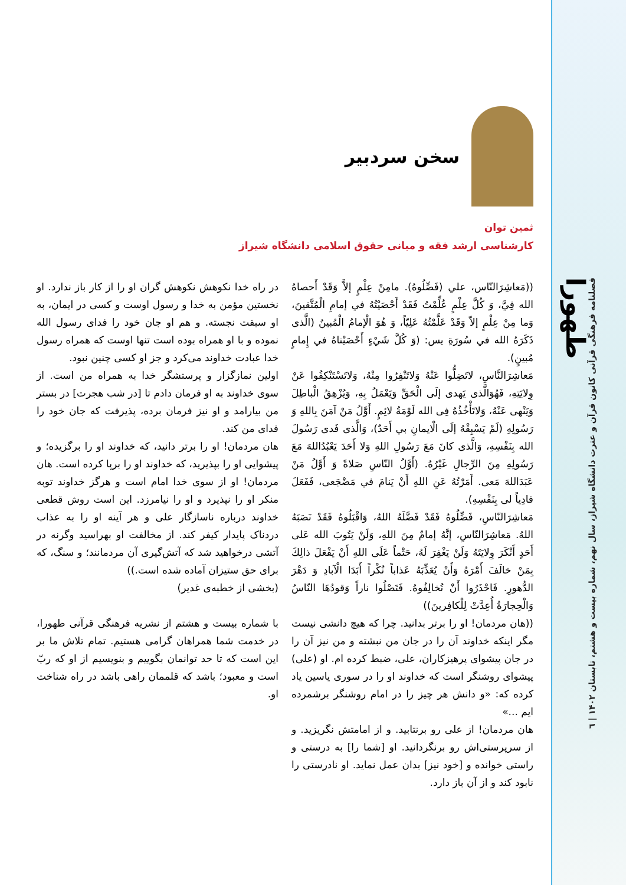طهورا
فصلنامه فرهنگی قرآنی کانون قرآن و عترت دانشگاه شیراز، سال نهم، شماره بیست و هشتم، تابستان ۱۴۰۲ | ٦
سخن سردبیر
ثمین توان
کارشناسی ارشد فقه و مبانی حقوق اسلامی دانشگاه شیراز
((مَعاشِرَالنّاس، علي (فَضِّلُوهُ). مامِنْ عِلْمٍ إلاَّ وَقَدْ أَحصاهُ الله فِيَّ، وَ كُلَّ عِلْمٍ عُلِّمْتُ فَقَدْ أَحْصَيْتُهُ في إمامِ الْمُتَّقينَ، وَما مِنْ عِلْمٍ إلاّ وَقَدْ عَلَّمْتُهُ عَلِيّاً، وَ هُوَ الْإمامُ الْمُبينُ (الَّذی ذَکَرَهُ الله في سُورَةِ يس: (وَ كُلَّ شَيْءٍ أَحْصَيْناهُ في إِمامٍ مُبينٍ).
مَعاشِرَالنَّاسِ، لاتَضِلُّوا عَنْهُ وَلاتَنْفِرُوا مِنْهُ، وَلاتَسْتَنْكِفُوا عَنْ وِلايَتِهِ، فَهُوَالَّذی يَهدی إلَى الْحَقِّ وَيَعْمَلُ بِهِ، وَيُزْهِقُ الْباطِلَ وَيَنْهى عَنْهُ، وَلاتَأْخُذُهُ فِی الله لَوْمَةُ لائِمٍ. أَوَّلُ مَنْ آمَنَ بِاللهِ وَ رَسُولِهِ (لَمْ يَسْبِقْهُ إلَى الْايمانِ بي أَحَدٌ)، وَالَّذی فَدی رَسُولَ الله بِنَفْسِهِ، وَالَّذی كانَ مَعَ رَسُولِ اللهِ وَلا أَحَدَ يَعْبُدُاللهَ مَعَ رَسُولِهِ مِنَ الرِّجالِ غَيْرُهُ. (أَوَّلُ النّاسِ صَلاةً وَ أَوَّلُ مَنْ عَبَدَاللهَ مَعی. أَمَرْتُهُ عَنِ اللهِ أَنْ يَنامَ في مَضْجَعی، فَفَعَلَ فادِياً لی بِنَفْسِهِ).
مَعاشِرَالنّاسِ، فَضِّلُوهُ فَقَدْ فَضَّلَهُ اللهُ، وَاقْبَلُوهُ فَقَدْ نَصَبَهُ اللهُ. مَعاشِرَالنّاسِ، إنَّهُ إمامٌ مِنَ اللهِ، وَلَنْ يَتُوبَ الله عَلی أَحَدٍ أَنْكَرَ وِلايَتَهُ وَلَنْ يَغْفِرَ لَهُ، حَتْماً عَلَى اللهِ أَنْ يَفْعَلَ ذالِكَ بِمَنْ خالَفَ أَمْرَهُ وَأَنْ يُعَذِّبَهُ عَذاباً نُكْراً أَبَدَا الْآبادِ وَ دَهْرَ الدُّهورِ. فَاحْذَرُوا أَنْ تُخالِفُوهُ. فَتَصْلُوا ناراً وَقودُهَا النّاسُ وَالْحِجارَةُ أُعِدَّتْ لِلْكافِرينَ))
((هان مردمان! او را برتر بدانید. چرا که هیچ دانشی نیست مگر اینکه خداوند آن را در جان من نبشته و من نیز آن را در جان پیشوای پرهیزکاران، علی، ضبط کرده ام. او (علی) پیشوای روشنگر است که خداوند او را در سوری یاسین یاد کرده که: «و دانش هر چیز را در امام روشنگر برشمرده ایم ...»
هان مردمان! از علی رو برنتابید. و از امامتش نگریزید. و از سرپرستی‌اش رو برنگردانید. او [شما را] به درستی و راستی خوانده و [خود نیز] بدان عمل نماید. او نادرستی را نابود کند و از آن باز دارد.
در راه خدا نکوهش نکوهش گران او را از کار باز ندارد. او نخستین مؤمن به خدا و رسول اوست و کسی در ایمان، به او سبقت نجسته. و هم او جان خود را فدای رسول الله نموده و با او همراه بوده است تنها اوست که همراه رسول خدا عبادت خداوند می‌کرد و جز او کسی چنین نبود.
اولین نمازگزار و پرستشگر خدا به همراه من است. از سوی خداوند به او فرمان دادم تا [در شب هجرت] در بستر من بیارامد و او نیز فرمان برده، پذیرفت که جان خود را فدای من کند.
هان مردمان! او را برتر دانید، که خداوند او را برگزیده؛ و پیشوایی او را بپذیرید، که خداوند او را برپا کرده است. هان مردمان! او از سوی خدا امام است و هرگز خداوند توبه منکر او را نپذیرد و او را نیامرزد. این است روش قطعی خداوند درباره ناسازگار علی و هر آینه او را به عذاب دردناک پایدار کیفر کند. از مخالفت او بهراسید وگرنه در آتشی درخواهید شد که آتش‌گیری آن مردمانند؛ و سنگ، که برای حق ستیزان آماده شده است.))
(بخشی از خطبه‌ی غدیر)
با شماره بیست و هشتم از نشریه فرهنگی قرآنی طهورا، در خدمت شما همراهان گرامی هستیم. تمام تلاش ما بر این است که تا حد توانمان بگوییم و بنویسیم از او که ربّ است و معبود؛ باشد که قلممان راهی باشد در راه شناخت او.